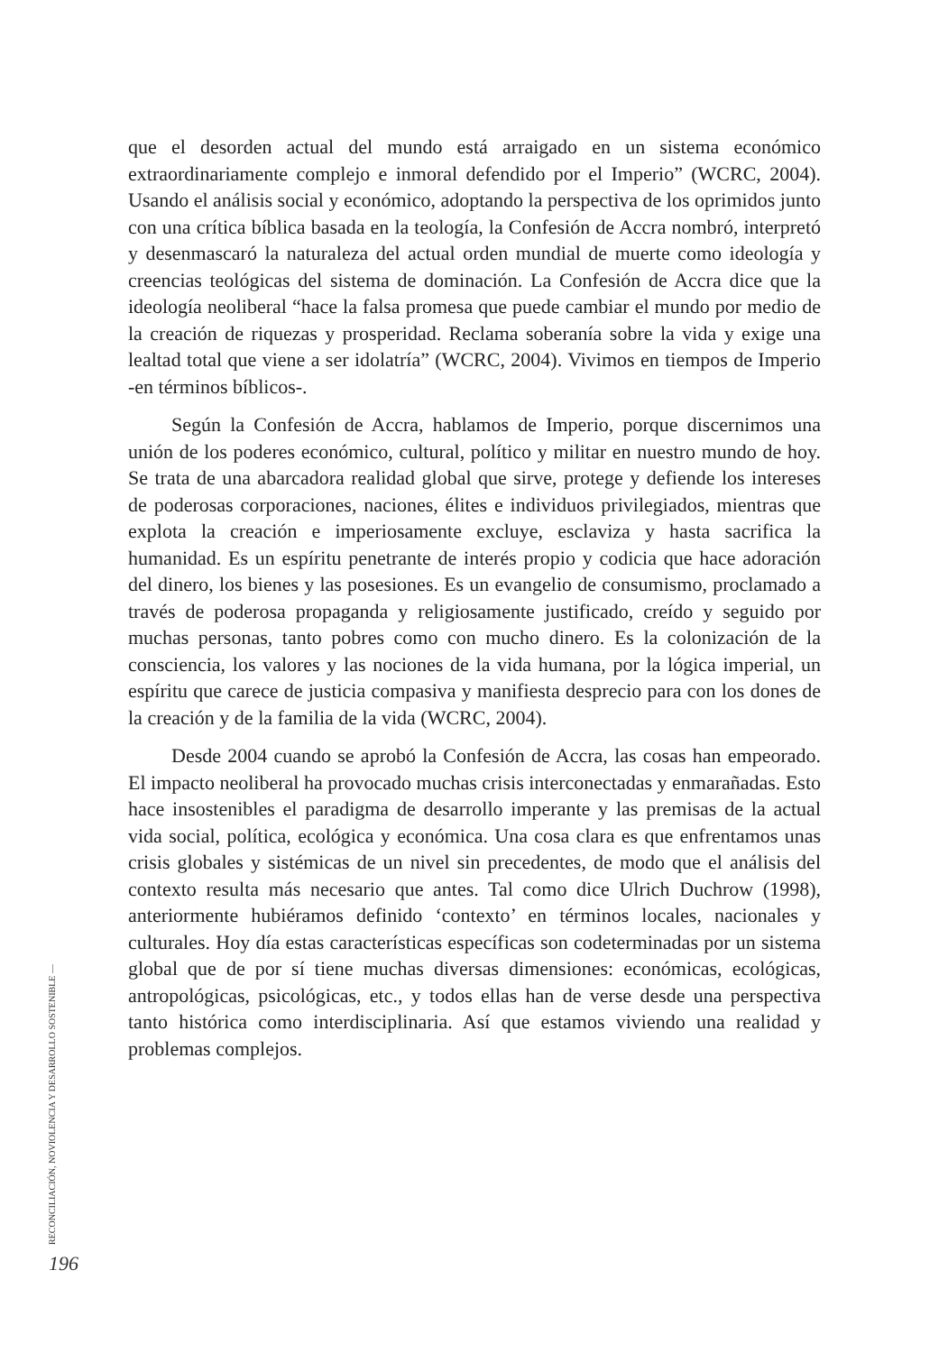que el desorden actual del mundo está arraigado en un sistema económico extraordinariamente complejo e inmoral defendido por el Imperio” (WCRC, 2004). Usando el análisis social y económico, adoptando la perspectiva de los oprimidos junto con una crítica bíblica basada en la teología, la Confesión de Accra nombró, interpretó y desenmascaró la naturaleza del actual orden mundial de muerte como ideología y creencias teológicas del sistema de dominación. La Confesión de Accra dice que la ideología neoliberal “hace la falsa promesa que puede cambiar el mundo por medio de la creación de riquezas y prosperidad. Reclama soberanía sobre la vida y exige una lealtad total que viene a ser idolatría” (WCRC, 2004). Vivimos en tiempos de Imperio -en términos bíblicos-.
Según la Confesión de Accra, hablamos de Imperio, porque discernimos una unión de los poderes económico, cultural, político y militar en nuestro mundo de hoy. Se trata de una abarcadora realidad global que sirve, protege y defiende los intereses de poderosas corporaciones, naciones, élites e individuos privilegiados, mientras que explota la creación e imperiosamente excluye, esclaviza y hasta sacrifica la humanidad. Es un espíritu penetrante de interés propio y codicia que hace adoración del dinero, los bienes y las posesiones. Es un evangelio de consumismo, proclamado a través de poderosa propaganda y religiosamente justificado, creído y seguido por muchas personas, tanto pobres como con mucho dinero. Es la colonización de la consciencia, los valores y las nociones de la vida humana, por la lógica imperial, un espíritu que carece de justicia compasiva y manifiesta desprecio para con los dones de la creación y de la familia de la vida (WCRC, 2004).
Desde 2004 cuando se aprobó la Confesión de Accra, las cosas han empeorado. El impacto neoliberal ha provocado muchas crisis interconectadas y enmarañadas. Esto hace insostenibles el paradigma de desarrollo imperante y las premisas de la actual vida social, política, ecológica y económica. Una cosa clara es que enfrentamos unas crisis globales y sistémicas de un nivel sin precedentes, de modo que el análisis del contexto resulta más necesario que antes. Tal como dice Ulrich Duchrow (1998), anteriormente hubiéramos definido ‘contexto’ en términos locales, nacionales y culturales. Hoy día estas características específicas son codeterminadas por un sistema global que de por sí tiene muchas diversas dimensiones: económicas, ecológicas, antropológicas, psicológicas, etc., y todos ellas han de verse desde una perspectiva tanto histórica como interdisciplinaria. Así que estamos viviendo una realidad y problemas complejos.
RECONCILIACIÓN, NOVIOLENCIA Y DESARROLLO SOSTENIBLE —
196